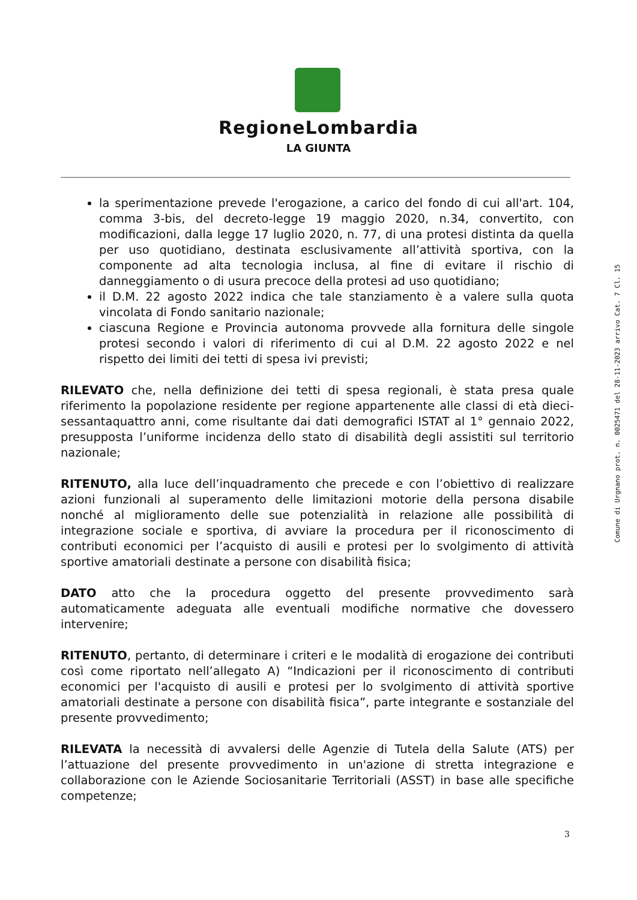RegioneLombardia
LA GIUNTA
la sperimentazione prevede l'erogazione, a carico del fondo di cui all'art. 104, comma 3-bis, del decreto-legge 19 maggio 2020, n.34, convertito, con modificazioni, dalla legge 17 luglio 2020, n. 77, di una protesi distinta da quella per uso quotidiano, destinata esclusivamente all’attività sportiva, con la componente ad alta tecnologia inclusa, al fine di evitare il rischio di danneggiamento o di usura precoce della protesi ad uso quotidiano;
il D.M. 22 agosto 2022 indica che tale stanziamento è a valere sulla quota vincolata di Fondo sanitario nazionale;
ciascuna Regione e Provincia autonoma provvede alla fornitura delle singole protesi secondo i valori di riferimento di cui al D.M. 22 agosto 2022 e nel rispetto dei limiti dei tetti di spesa ivi previsti;
RILEVATO che, nella definizione dei tetti di spesa regionali, è stata presa quale riferimento la popolazione residente per regione appartenente alle classi di età dieci-sessantaquattro anni, come risultante dai dati demografici ISTAT al 1° gennaio 2022, presupposta l’uniforme incidenza dello stato di disabilità degli assistiti sul territorio nazionale;
RITENUTO, alla luce dell’inquadramento che precede e con l’obiettivo di realizzare azioni funzionali al superamento delle limitazioni motorie della persona disabile nonché al miglioramento delle sue potenzialità in relazione alle possibilità di integrazione sociale e sportiva, di avviare la procedura per il riconoscimento di contributi economici per l’acquisto di ausili e protesi per lo svolgimento di attività sportive amatoriali destinate a persone con disabilità fisica;
DATO atto che la procedura oggetto del presente provvedimento sarà automaticamente adeguata alle eventuali modifiche normative che dovessero intervenire;
RITENUTO, pertanto, di determinare i criteri e le modalità di erogazione dei contributi così come riportato nell’allegato A) “Indicazioni per il riconoscimento di contributi economici per l'acquisto di ausili e protesi per lo svolgimento di attività sportive amatoriali destinate a persone con disabilità fisica”, parte integrante e sostanziale del presente provvedimento;
RILEVATA la necessità di avvalersi delle Agenzie di Tutela della Salute (ATS) per l’attuazione del presente provvedimento in un'azione di stretta integrazione e collaborazione con le Aziende Sociosanitarie Territoriali (ASST) in base alle specifiche competenze;
Comune di Urgnano prot. n. 0025471 del 28-11-2023 arrivo Cat. 7 Cl. 15
3